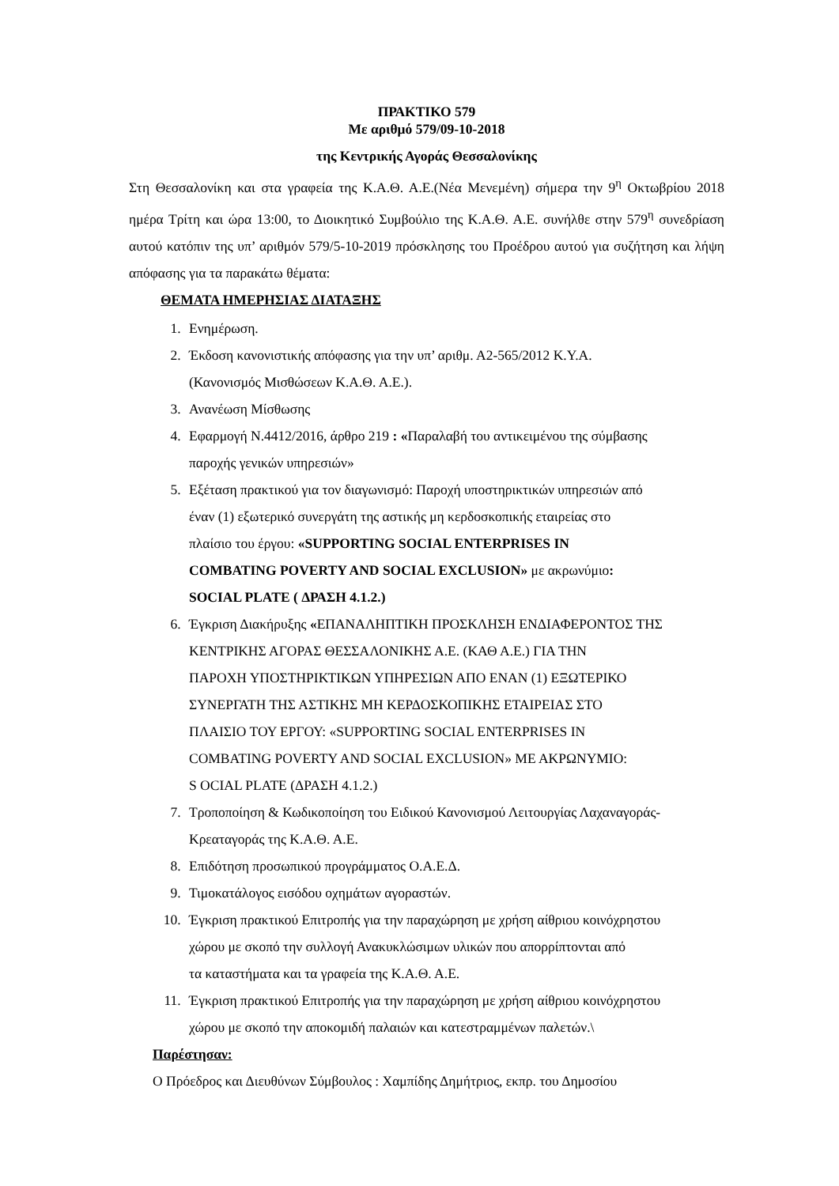ΠΡΑΚΤΙΚΟ 579
Με αριθμό 579/09-10-2018
της Κεντρικής Αγοράς Θεσσαλονίκης
Στη Θεσσαλονίκη και στα γραφεία της Κ.Α.Θ. Α.Ε.(Νέα Μενεμένη) σήμερα την 9<sup>η</sup> Οκτωβρίου 2018 ημέρα Τρίτη και ώρα 13:00, το Διοικητικό Συμβούλιο της Κ.Α.Θ. Α.Ε. συνήλθε στην 579<sup>η</sup> συνεδρίαση αυτού κατόπιν της υπ’ αριθμόν 579/5-10-2019 πρόσκλησης του Προέδρου αυτού για συζήτηση και λήψη απόφασης για τα παρακάτω θέματα:
ΘΕΜΑΤΑ ΗΜΕΡΗΣΙΑΣ ΔΙΑΤΑΞΗΣ
1. Ενημέρωση.
2. Έκδοση κανονιστικής απόφασης για την υπ’ αριθμ. Α2-565/2012 Κ.Υ.Α.
(Κανονισμός Μισθώσεων Κ.Α.Θ. Α.Ε.).
3. Ανανέωση Μίσθωσης
4. Εφαρμογή Ν.4412/2016, άρθρο 219 : «Παραλαβή του αντικειμένου της σύμβασης
παροχής γενικών υπηρεσιών»
5. Εξέταση πρακτικού για τον διαγωνισμό: Παροχή υποστηρικτικών υπηρεσιών από
έναν (1) εξωτερικό συνεργάτη της αστικής μη κερδοσκοπικής εταιρείας στο
πλαίσιο του έργου: «SUPPORTING SOCIAL ENTERPRISES IN
COMBATING POVERTY AND SOCIAL EXCLUSION» με ακρωνύμιο:
SOCIAL PLATE ( ΔΡΑΣΗ 4.1.2.)
6. Έγκριση Διακήρυξης «ΕΠΑΝΑΛΗΠΤΙΚΗ ΠΡΟΣΚΛΗΣΗ ΕΝΔΙΑΦΕΡΟΝΤΟΣ ΤΗΣ
ΚΕΝΤΡΙΚΗΣ ΑΓΟΡΑΣ ΘΕΣΣΑΛΟΝΙΚΗΣ Α.Ε. (ΚΑΘ Α.Ε.) ΓΙΑ ΤΗΝ
ΠΑΡΟΧΗ ΥΠΟΣΤΗΡΙΚΤΙΚΩΝ ΥΠΗΡΕΣΙΩΝ ΑΠΟ ΕΝΑΝ (1) ΕΞΩΤΕΡΙΚΟ
ΣΥΝΕΡΓΑΤΗ ΤΗΣ ΑΣΤΙΚΗΣ ΜΗ ΚΕΡΔΟΣΚΟΠΙΚΗΣ ΕΤΑΙΡΕΙΑΣ ΣΤΟ
ΠΛΑΙΣΙΟ ΤΟΥ ΕΡΓΟΥ: «SUPPORTING SOCIAL ENTERPRISES IN
COMBATING POVERTY AND SOCIAL EXCLUSION» ΜΕ ΑΚΡΩΝΥΜΙΟ:
S OCIAL PLATE (ΔΡΑΣΗ 4.1.2.)
7. Τροποποίηση & Κωδικοποίηση του Ειδικού Κανονισμού Λειτουργίας Λαχαναγοράς-
Κρεαταγοράς της Κ.Α.Θ. Α.Ε.
8. Επιδότηση προσωπικού προγράμματος Ο.Α.Ε.Δ.
9. Τιμοκατάλογος εισόδου οχημάτων αγοραστών.
10. Έγκριση πρακτικού Επιτροπής για την παραχώρηση με χρήση αίθριου κοινόχρηστου
χώρου με σκοπό την συλλογή Ανακυκλώσιμων υλικών που απορρίπτονται από
τα καταστήματα και τα γραφεία της Κ.Α.Θ. Α.Ε.
11. Έγκριση πρακτικού Επιτροπής για την παραχώρηση με χρήση αίθριου κοινόχρηστου
χώρου με σκοπό την αποκομιδή παλαιών και κατεστραμμένων παλετών.\
Παρέστησαν:
Ο Πρόεδρος και Διευθύνων Σύμβουλος : Χαμπίδης Δημήτριος, εκπρ. του Δημοσίου